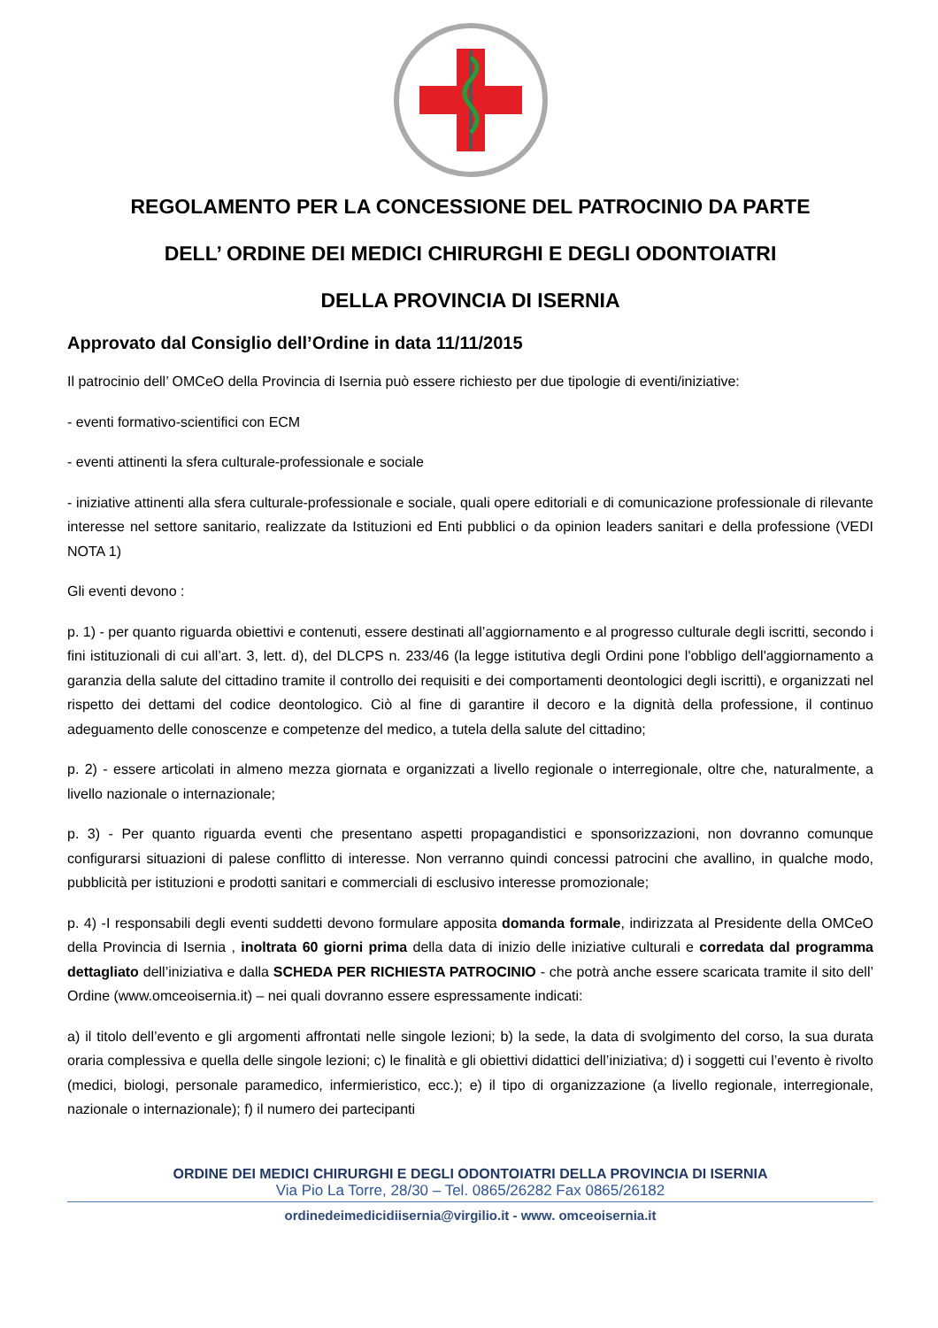REGOLAMENTO PER LA CONCESSIONE DEL PATROCINIO DA PARTE
DELL’ ORDINE DEI MEDICI CHIRURGHI E DEGLI ODONTOIATRI
DELLA PROVINCIA DI ISERNIA
Approvato dal Consiglio dell’Ordine in data 11/11/2015
Il patrocinio dell’ OMCeO della Provincia di Isernia può essere richiesto per due tipologie di eventi/iniziative:
- eventi formativo-scientifici con ECM
- eventi attinenti la sfera culturale-professionale e sociale
- iniziative attinenti alla sfera culturale-professionale e sociale, quali opere editoriali e di comunicazione professionale di rilevante interesse nel settore sanitario, realizzate da Istituzioni ed Enti pubblici o da opinion leaders sanitari e della professione (VEDI NOTA 1)
Gli eventi devono :
p. 1) - per quanto riguarda obiettivi e contenuti, essere destinati all’aggiornamento e al progresso culturale degli iscritti, secondo i fini istituzionali di cui all’art. 3, lett. d), del DLCPS n. 233/46 (la legge istitutiva degli Ordini pone l'obbligo dell'aggiornamento a garanzia della salute del cittadino tramite il controllo dei requisiti e dei comportamenti deontologici degli iscritti), e organizzati nel rispetto dei dettami del codice deontologico. Ciò al fine di garantire il decoro e la dignità della professione, il continuo adeguamento delle conoscenze e competenze del medico, a tutela della salute del cittadino;
p. 2) - essere articolati in almeno mezza giornata e organizzati a livello regionale o interregionale, oltre che, naturalmente, a livello nazionale o internazionale;
p. 3) - Per quanto riguarda eventi che presentano aspetti propagandistici e sponsorizzazioni, non dovranno comunque configurarsi situazioni di palese conflitto di interesse. Non verranno quindi concessi patrocini che avallino, in qualche modo, pubblicità per istituzioni e prodotti sanitari e commerciali di esclusivo interesse promozionale;
p. 4) -I responsabili degli eventi suddetti devono formulare apposita domanda formale, indirizzata al Presidente della OMCeO della Provincia di Isernia , inoltrata 60 giorni prima della data di inizio delle iniziative culturali e corredata dal programma dettagliato dell’iniziativa e dalla SCHEDA PER RICHIESTA PATROCINIO - che potrà anche essere scaricata tramite il sito dell’ Ordine (www.omceoisernia.it) – nei quali dovranno essere espressamente indicati:
a) il titolo dell’evento e gli argomenti affrontati nelle singole lezioni; b) la sede, la data di svolgimento del corso, la sua durata oraria complessiva e quella delle singole lezioni; c) le finalità e gli obiettivi didattici dell’iniziativa; d) i soggetti cui l’evento è rivolto (medici, biologi, personale paramedico, infermieristico, ecc.); e) il tipo di organizzazione (a livello regionale, interregionale, nazionale o internazionale); f) il numero dei partecipanti
ORDINE DEI MEDICI CHIRURGHI E DEGLI ODONTOIATRI DELLA PROVINCIA DI ISERNIA
Via Pio La Torre, 28/30 – Tel. 0865/26282 Fax 0865/26182
ordinedeimedicidiisernia@virgilio.it - www. omceoisernia.it